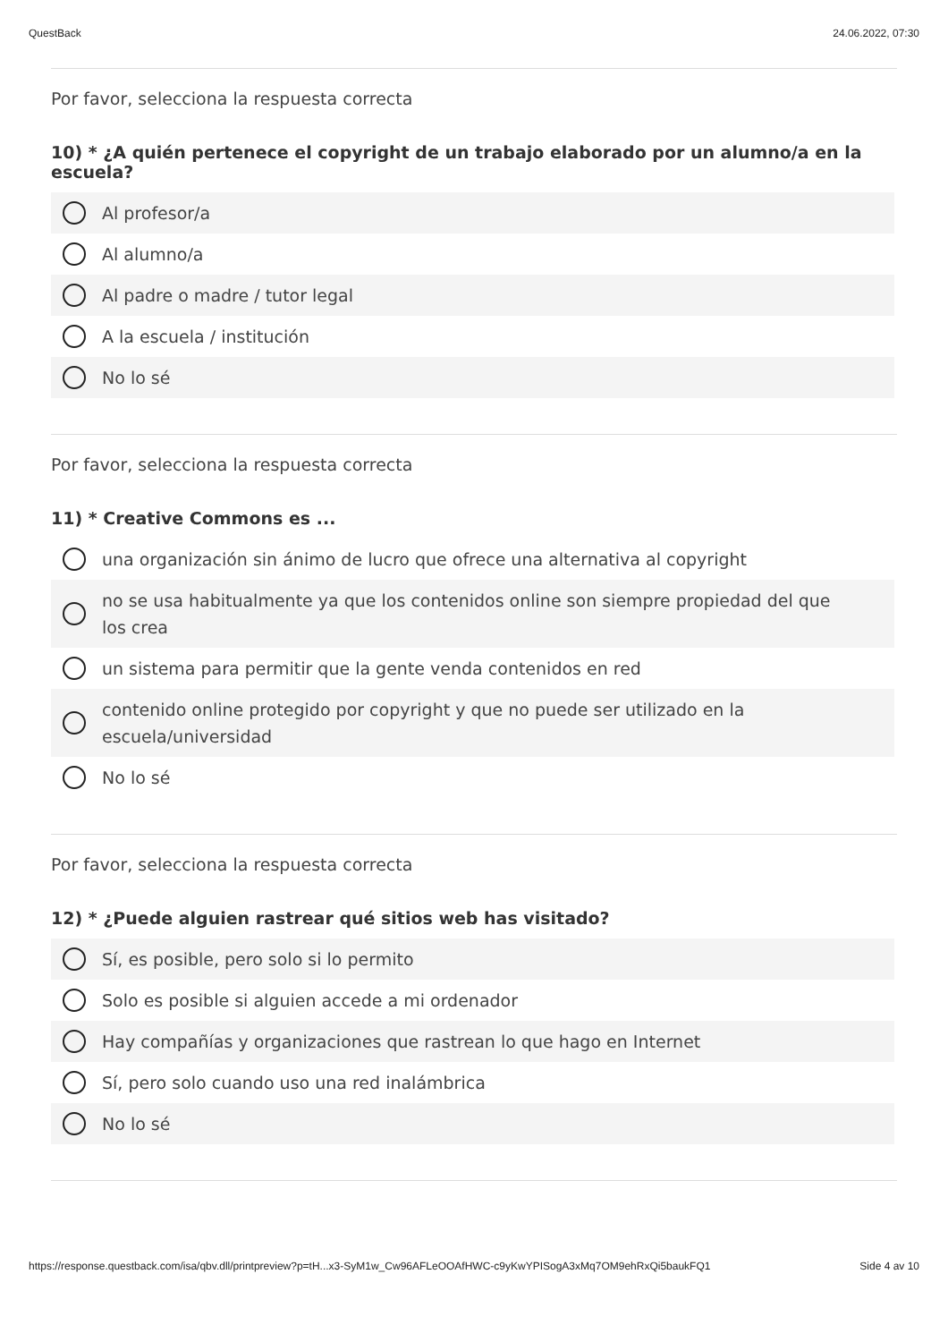QuestBack 24.06.2022, 07:30
Por favor, selecciona la respuesta correcta
10) * ¿A quién pertenece el copyright de un trabajo elaborado por un alumno/a en la escuela?
Al profesor/a
Al alumno/a
Al padre o madre / tutor legal
A la escuela / institución
No lo sé
Por favor, selecciona la respuesta correcta
11) * Creative Commons es ...
una organización sin ánimo de lucro que ofrece una alternativa al copyright
no se usa habitualmente ya que los contenidos online son siempre propiedad del que los crea
un sistema para permitir que la gente venda contenidos en red
contenido online protegido por copyright y que no puede ser utilizado en la escuela/universidad
No lo sé
Por favor, selecciona la respuesta correcta
12) * ¿Puede alguien rastrear qué sitios web has visitado?
Sí, es posible, pero solo si lo permito
Solo es posible si alguien accede a mi ordenador
Hay compañías y organizaciones que rastrean lo que hago en Internet
Sí, pero solo cuando uso una red inalámbrica
No lo sé
https://response.questback.com/isa/qbv.dll/printpreview?p=tH...x3-SyM1w_Cw96AFLeOOAfHWC-c9yKwYPISogA3xMq7OM9ehRxQi5baukFQ1 Side 4 av 10